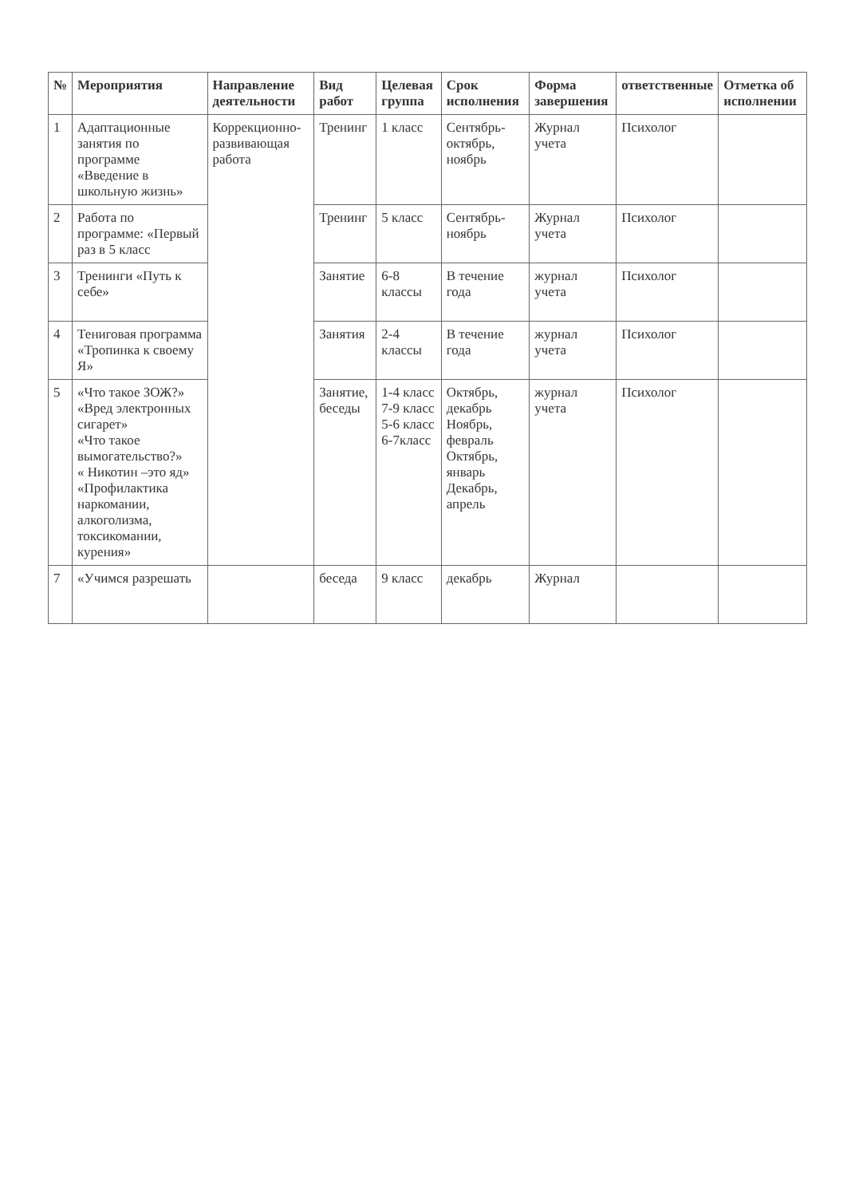| № | Мероприятия | Направление деятельности | Вид работ | Целевая группа | Срок исполнения | Форма завершения | ответственные | Отметка об исполнении |
| --- | --- | --- | --- | --- | --- | --- | --- | --- |
| 1 | Адаптационные занятия по программе «Введение в школьную жизнь» | Коррекционно-развивающая работа | Тренинг | 1 класс | Сентябрь-октябрь, ноябрь | Журнал учета | Психолог | |
| 2 | Работа по программе: «Первый раз в 5 класс | | Тренинг | 5 класс | Сентябрь- ноябрь | Журнал учета | Психолог | |
| 3 | Тренинги «Путь к себе» | | Занятие | 6-8 классы | В течение года | журнал учета | Психолог | |
| 4 | Тениговая программа «Тропинка к своему Я» | | Занятия | 2-4 классы | В течение года | журнал учета | Психолог | |
| 5 | «Что такое ЗОЖ?» «Вред электронных сигарет» «Что такое вымогательство?» « Никотин –это яд» «Профилактика наркомании, алкоголизма, токсикомании, курения» | | Занятие, беседы | 1-4 класс 7-9 класс 5-6 класс 6-7класс | Октябрь, декабрь Ноябрь, февраль Октябрь, январь Декабрь, апрель | журнал учета | Психолог | |
| 7 | «Учимся разрешать | | беседа | 9 класс | декабрь | Журнал | | |